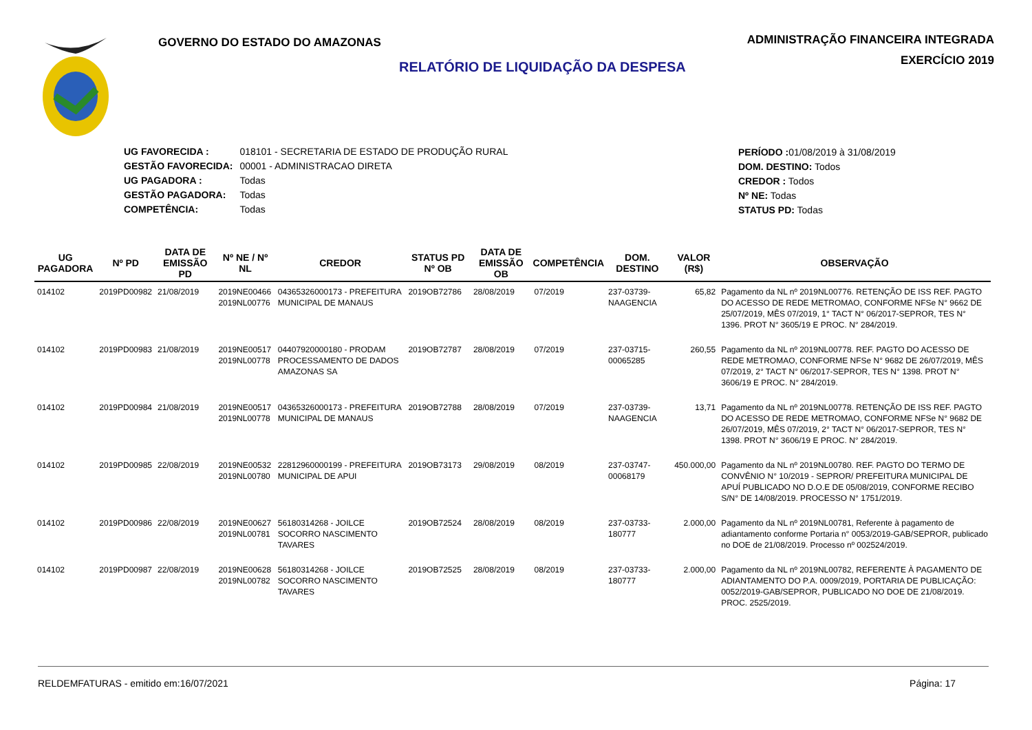GOVERNO DO ESTADO DO AMAZONAS
ADMINISTRAÇÃO FINANCEIRA INTEGRADA
EXERCÍCIO 2019
RELATÓRIO DE LIQUIDAÇÃO DA DESPESA
| UG FAVORECIDA : | 018101 - SECRETARIA DE ESTADO DE PRODUÇÃO RURAL |
| GESTÃO FAVORECIDA: | 00001 - ADMINISTRACAO DIRETA |
| UG PAGADORA : | Todas |
| GESTÃO PAGADORA: | Todas |
| COMPETÊNCIA: | Todas |
PERÍODO : 01/08/2019 à 31/08/2019
DOM. DESTINO: Todos
CREDOR : Todos
Nº NE: Todas
STATUS PD: Todas
| UG PAGADORA | Nº PD | DATA DE EMISSÃO PD | Nº NE / Nº NL | CREDOR | STATUS PD Nº OB | DATA DE EMISSÃO OB | COMPETÊNCIA | DOM. DESTINO | VALOR (R$) | OBSERVAÇÃO |
| --- | --- | --- | --- | --- | --- | --- | --- | --- | --- | --- |
| 014102 | 2019PD00982 | 21/08/2019 | 2019NE00466 2019NL00776 | 04365326000173 - PREFEITURA MUNICIPAL DE MANAUS | 2019OB72786 | 28/08/2019 | 07/2019 | 237-03739-NAAGENCIA | 65,82 | Pagamento da NL nº 2019NL00776. RETENÇÃO DE ISS REF. PAGTO DO ACESSO DE REDE METROMAO, CONFORME NFSe N° 9662 DE 25/07/2019, MÊS 07/2019, 1° TACT N° 06/2017-SEPROR, TES N° 1396. PROT N° 3605/19 E PROC. N° 284/2019. |
| 014102 | 2019PD00983 | 21/08/2019 | 2019NE00517 2019NL00778 | 04407920000180 - PRODAM PROCESSAMENTO DE DADOS AMAZONAS SA | 2019OB72787 | 28/08/2019 | 07/2019 | 237-03715-00065285 | 260,55 | Pagamento da NL nº 2019NL00778. REF. PAGTO DO ACESSO DE REDE METROMAO, CONFORME NFSe N° 9682 DE 26/07/2019, MÊS 07/2019, 2° TACT N° 06/2017-SEPROR, TES N° 1398. PROT N° 3606/19 E PROC. N° 284/2019. |
| 014102 | 2019PD00984 | 21/08/2019 | 2019NE00517 2019NL00778 | 04365326000173 - PREFEITURA MUNICIPAL DE MANAUS | 2019OB72788 | 28/08/2019 | 07/2019 | 237-03739-NAAGENCIA | 13,71 | Pagamento da NL nº 2019NL00778. RETENÇÃO DE ISS REF. PAGTO DO ACESSO DE REDE METROMAO, CONFORME NFSe N° 9682 DE 26/07/2019, MÊS 07/2019, 2° TACT N° 06/2017-SEPROR, TES N° 1398. PROT N° 3606/19 E PROC. N° 284/2019. |
| 014102 | 2019PD00985 | 22/08/2019 | 2019NE00532 2019NL00780 | 22812960000199 - PREFEITURA MUNICIPAL DE APUI | 2019OB73173 | 29/08/2019 | 08/2019 | 237-03747-00068179 | 450.000,00 | Pagamento da NL nº 2019NL00780. REF. PAGTO DO TERMO DE CONVÊNIO N° 10/2019 - SEPROR/ PREFEITURA MUNICIPAL DE APUÍ PUBLICADO NO D.O.E DE 05/08/2019, CONFORME RECIBO S/N° DE 14/08/2019. PROCESSO N° 1751/2019. |
| 014102 | 2019PD00986 | 22/08/2019 | 2019NE00627 2019NL00781 | 56180314268 - JOILCE SOCORRO NASCIMENTO TAVARES | 2019OB72524 | 28/08/2019 | 08/2019 | 237-03733-180777 | 2.000,00 | Pagamento da NL nº 2019NL00781, Referente à pagamento de adiantamento conforme Portaria n° 0053/2019-GAB/SEPROR, publicado no DOE de 21/08/2019. Processo nº 002524/2019. |
| 014102 | 2019PD00987 | 22/08/2019 | 2019NE00628 2019NL00782 | 56180314268 - JOILCE SOCORRO NASCIMENTO TAVARES | 2019OB72525 | 28/08/2019 | 08/2019 | 237-03733-180777 | 2.000,00 | Pagamento da NL nº 2019NL00782, REFERENTE À PAGAMENTO DE ADIANTAMENTO DO P.A. 0009/2019, PORTARIA DE PUBLICAÇÃO: 0052/2019-GAB/SEPROR, PUBLICADO NO DOE DE 21/08/2019. PROC. 2525/2019. |
RELDEMFATURAS - emitido em:16/07/2021 Página: 17